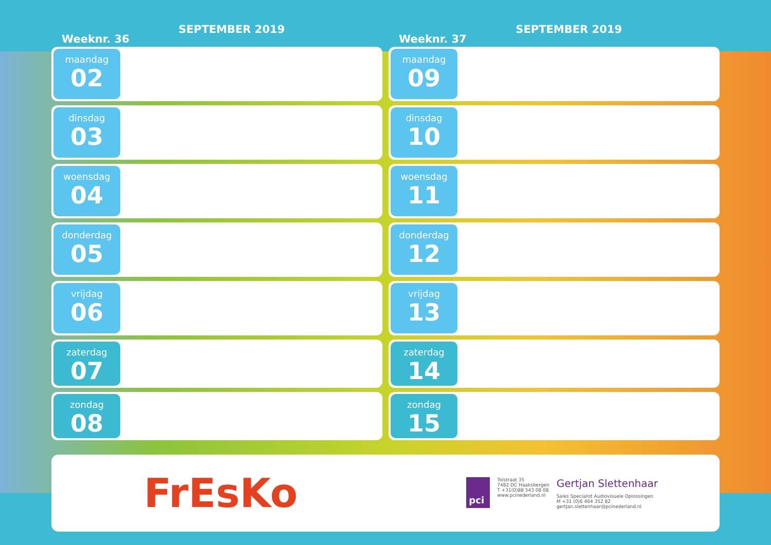Weeknr. 36 SEPTEMBER 2019
maandag
02
dinsdag
03
woensdag
04
donderdag
05
vrijdag
06
zaterdag
07
zondag
08
Weeknr. 37 SEPTEMBER 2019
maandag
09
dinsdag
10
woensdag
11
donderdag
12
vrijdag
13
zaterdag
14
zondag
15
FrEsKo
pci
Tolstraat 35
7482 DC Haaksbergen
T +31(0)88 543 08 08
www.pcinederland.nl
Gertjan Slettenhaar
Sales Specialist Audiovisuele Oplossingen
M +31 (0)6 464 352 82
gertjan.slettenhaar@pcinederland.nl